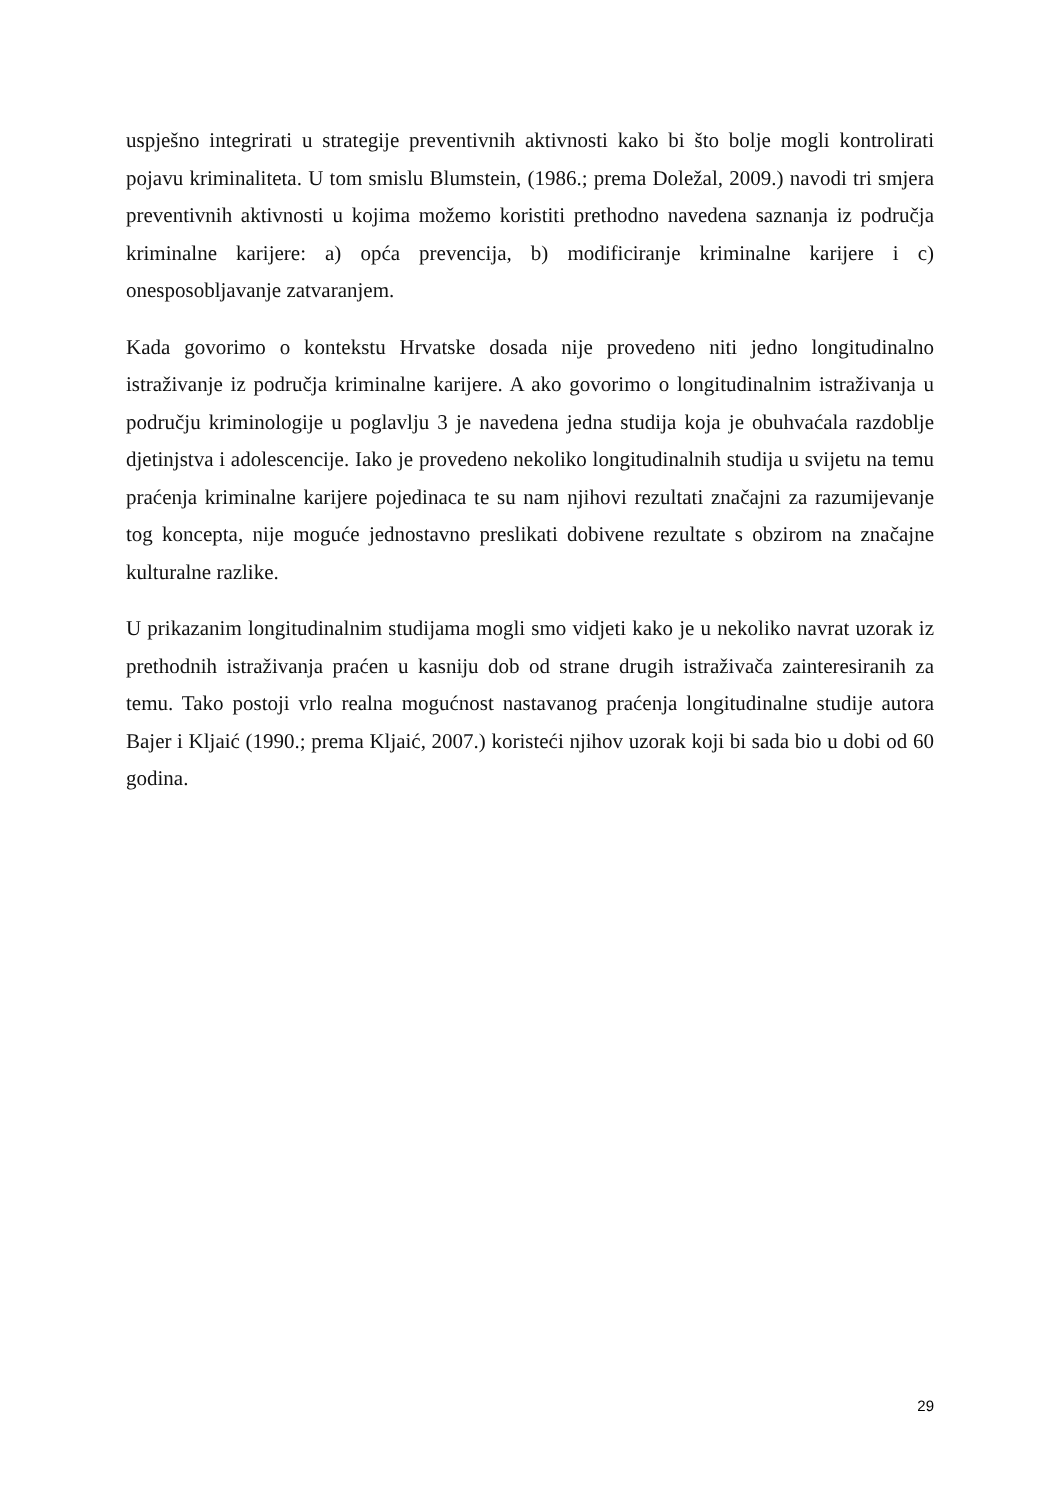uspješno integrirati u strategije preventivnih aktivnosti kako bi što bolje mogli kontrolirati pojavu kriminaliteta. U tom smislu Blumstein, (1986.; prema Doležal, 2009.) navodi tri smjera preventivnih aktivnosti u kojima možemo koristiti prethodno navedena saznanja iz područja kriminalne karijere: a) opća prevencija, b) modificiranje kriminalne karijere i c) onesposobljavanje zatvaranjem.
Kada govorimo o kontekstu Hrvatske dosada nije provedeno niti jedno longitudinalno istraživanje iz područja kriminalne karijere. A ako govorimo o longitudinalnim istraživanja u području kriminologije u poglavlju 3 je navedena jedna studija koja je obuhvaćala razdoblje djetinjstva i adolescencije. Iako je provedeno nekoliko longitudinalnih studija u svijetu na temu praćenja kriminalne karijere pojedinaca te su nam njihovi rezultati značajni za razumijevanje tog koncepta, nije moguće jednostavno preslikati dobivene rezultate s obzirom na značajne kulturalne razlike.
U prikazanim longitudinalnim studijama mogli smo vidjeti kako je u nekoliko navrat uzorak iz prethodnih istraživanja praćen u kasniju dob od strane drugih istraživača zainteresiranih za temu. Tako postoji vrlo realna mogućnost nastavanog praćenja longitudinalne studije autora Bajer i Kljaić (1990.; prema Kljaić, 2007.) koristeći njihov uzorak koji bi sada bio u dobi od 60 godina.
29